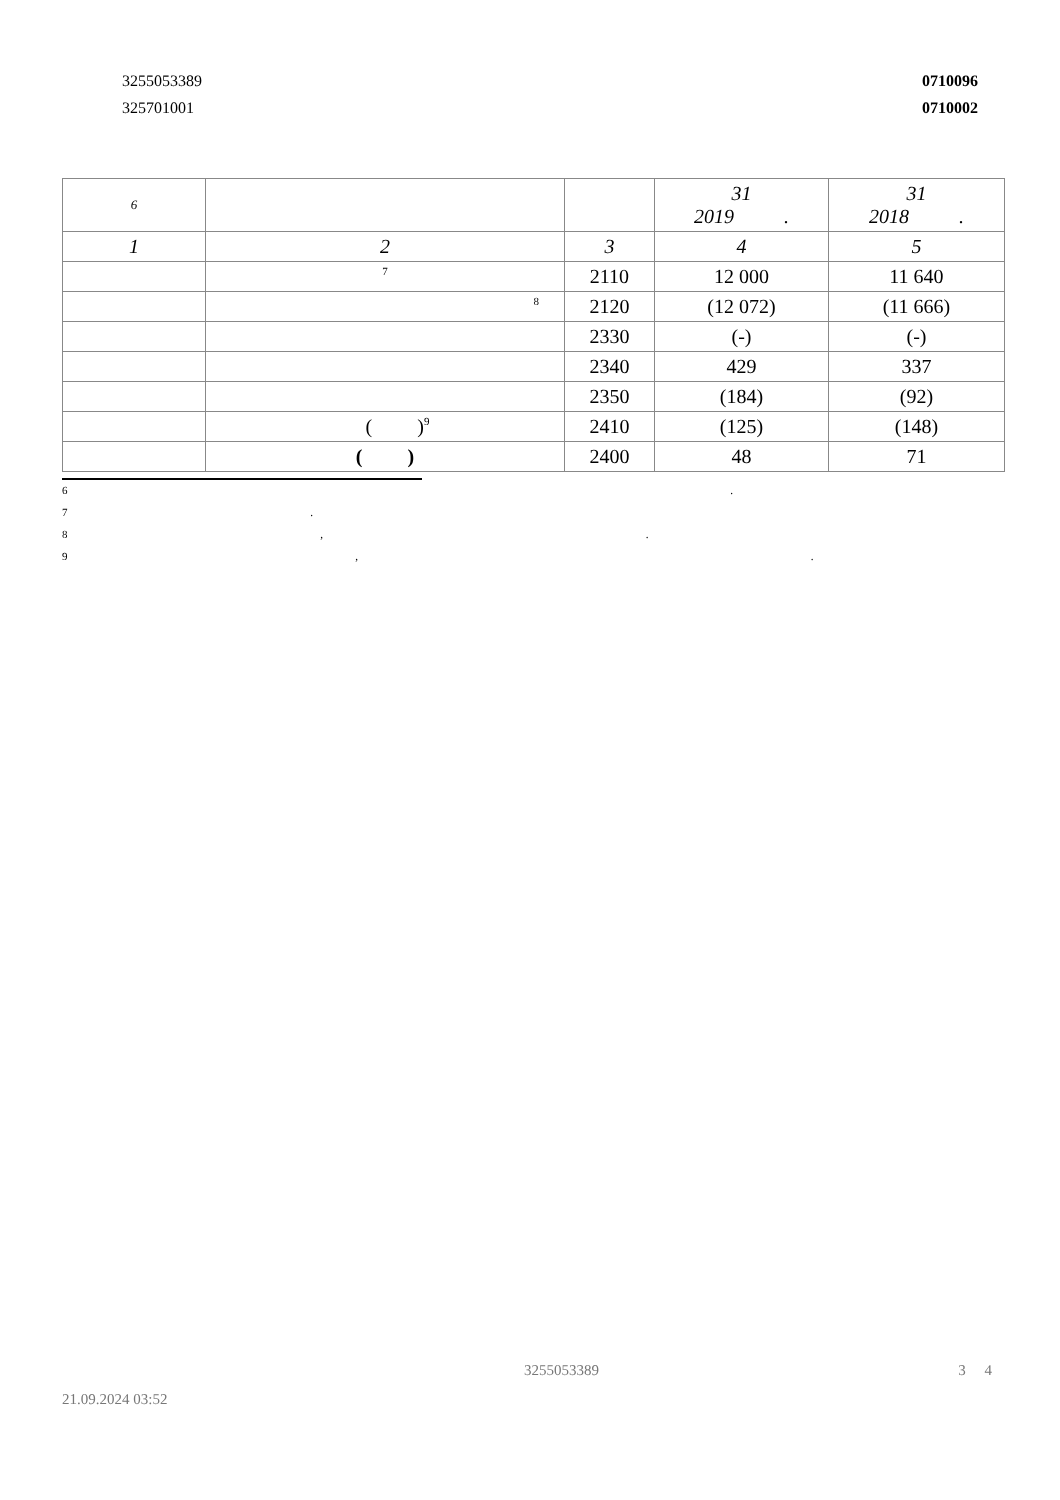3255053389 0710096
325701001 0710002
| 6 | | | 31 2019 . | 31 2018 . |
| --- | --- | --- | --- | --- |
| 1 | 2 | 3 | 4 | 5 |
| | <sup>7</sup> | 2110 | 12 000 | 11 640 |
| | <sup>8</sup> | 2120 | (12 072) | (11 666) |
| | | 2330 | (-) | (-) |
| | | 2340 | 429 | 337 |
| | | 2350 | (184) | (92) |
| | ( )<sup>9</sup> | 2410 | (125) | (148) |
| | ( ) | 2400 | 48 | 71 |
6 .
7 .
8 , .
9 , .
3255053389 3 4
21.09.2024 03:52